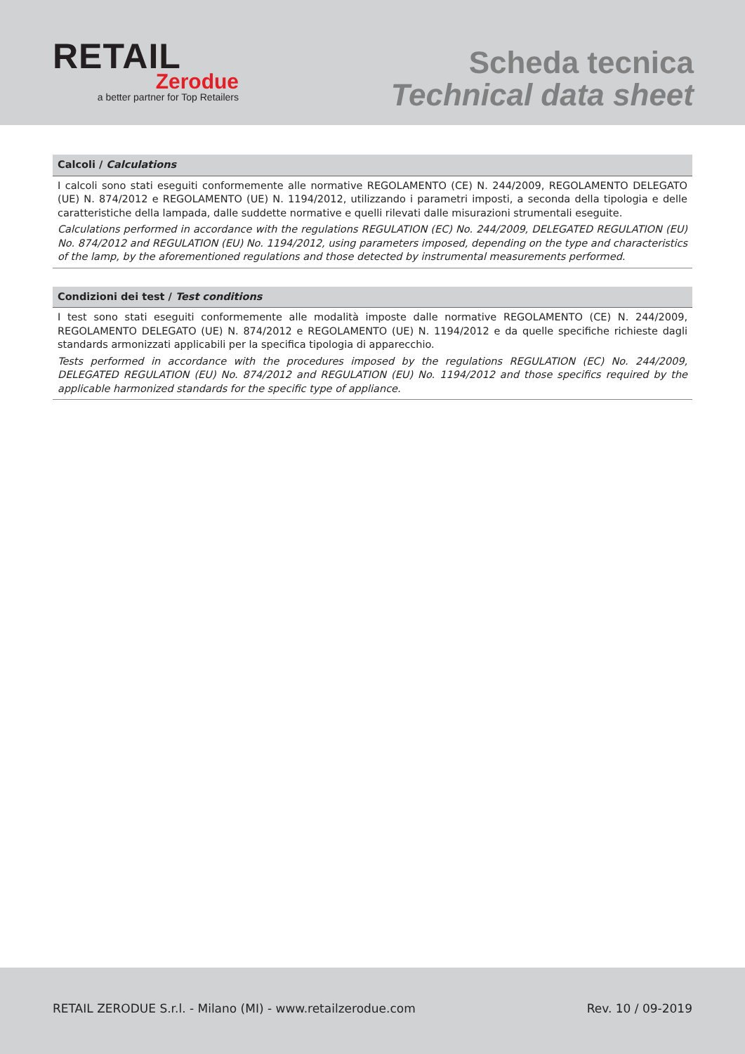RETAIL
Zerodue
a better partner for Top Retailers
Scheda tecnica
Technical data sheet
Calcoli / Calculations
I calcoli sono stati eseguiti conformemente alle normative REGOLAMENTO (CE) N. 244/2009, REGOLAMENTO DELEGATO (UE) N. 874/2012 e REGOLAMENTO (UE) N. 1194/2012, utilizzando i parametri imposti, a seconda della tipologia e delle caratteristiche della lampada, dalle suddette normative e quelli rilevati dalle misurazioni strumentali eseguite.
Calculations performed in accordance with the regulations REGULATION (EC) No. 244/2009, DELEGATED REGULATION (EU) No. 874/2012 and REGULATION (EU) No. 1194/2012, using parameters imposed, depending on the type and characteristics of the lamp, by the aforementioned regulations and those detected by instrumental measurements performed.
Condizioni dei test / Test conditions
I test sono stati eseguiti conformemente alle modalità imposte dalle normative REGOLAMENTO (CE) N. 244/2009, REGOLAMENTO DELEGATO (UE) N. 874/2012 e REGOLAMENTO (UE) N. 1194/2012 e da quelle specifiche richieste dagli standards armonizzati applicabili per la specifica tipologia di apparecchio.
Tests performed in accordance with the procedures imposed by the regulations REGULATION (EC) No. 244/2009, DELEGATED REGULATION (EU) No. 874/2012 and REGULATION (EU) No. 1194/2012 and those specifics required by the applicable harmonized standards for the specific type of appliance.
RETAIL ZERODUE S.r.l. - Milano (MI) - www.retailzerodue.com Rev. 10 / 09-2019